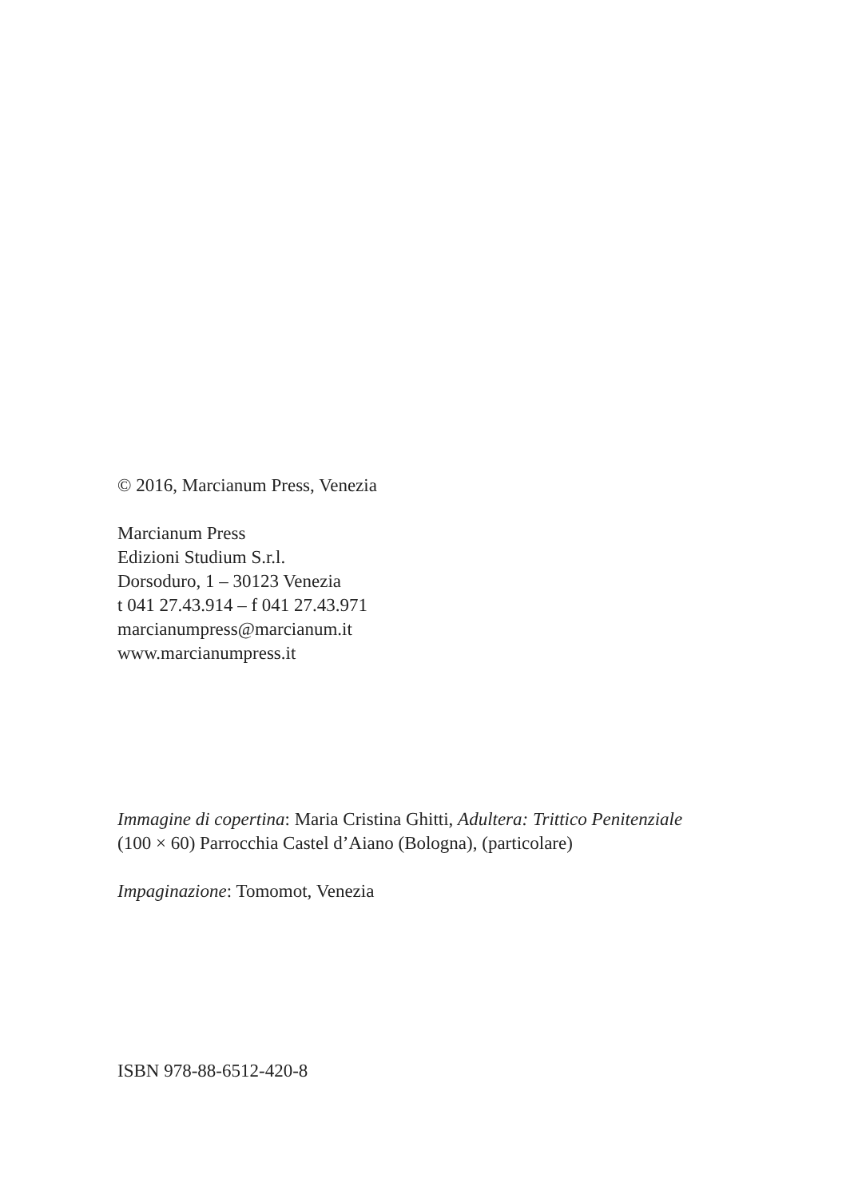© 2016, Marcianum Press, Venezia
Marcianum Press
Edizioni Studium S.r.l.
Dorsoduro, 1 – 30123 Venezia
t 041 27.43.914 – f 041 27.43.971
marcianumpress@marcianum.it
www.marcianumpress.it
Immagine di copertina: Maria Cristina Ghitti, Adultera: Trittico Penitenziale
(100 × 60) Parrocchia Castel d’Aiano (Bologna), (particolare)
Impaginazione: Tomomot, Venezia
ISBN 978-88-6512-420-8